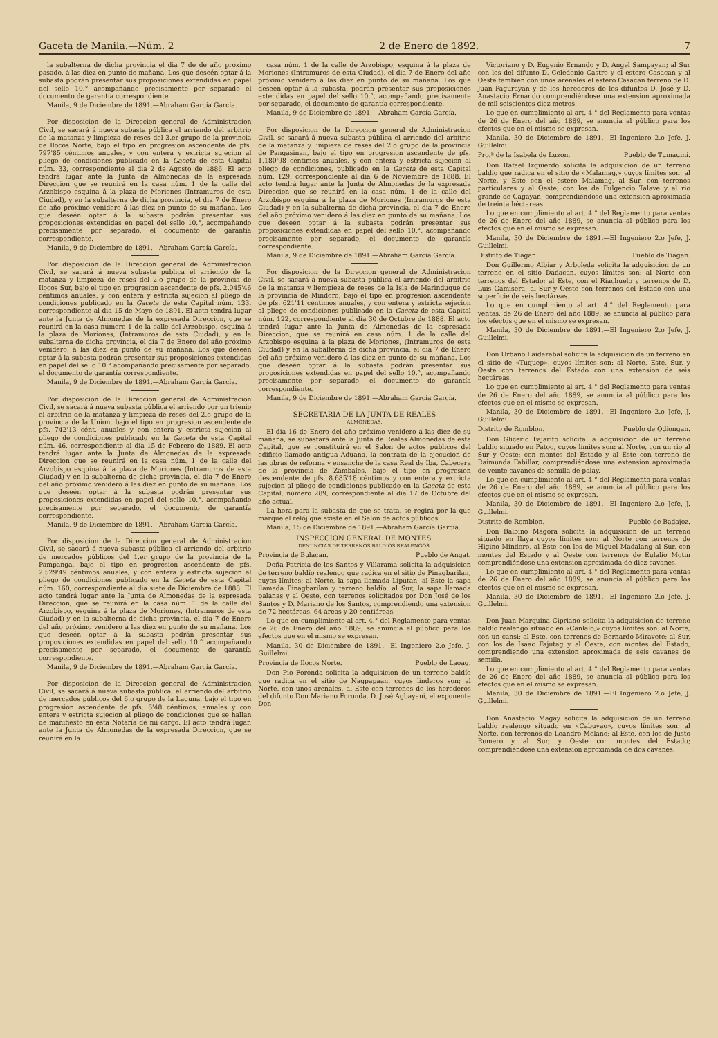Gaceta de Manila.—Núm. 2 2 de Enero de 1892. 7
la subalterna de dicha provincia el dia 7 de de año próximo pasado, á las diez en punto de mañana. Los que deseén optar á la subasta podrán presentar sus proposiciones extendidas en papel del sello 10.° acompañando precisamente por separado el documento de garantía correspondiente.
Manila, 9 de Diciembre de 1891.—Abraham García García.
Por disposicion de la Direccion general de Administracion Civil, se sacará á nueva subasta pública el arriendo del arbitrio de la matanza y limpieza de reses del 3.er grupo de la provincia de Ilocos Norte, bajo el tipo en progresion ascendente de pfs. 797'85 céntimos anuales, y con entera y extricta sujecion al pliego de condiciones publicado en la Gaceta de esta Capital núm. 33, correspondiente al dia 2 de Agosto de 1886. El acto tendrá lugar ante la Junta de Almonedas de la espresada Direccion que se reunirá en la casa núm. 1 de la calle del Arzobispo esquina á la plaza de Moriones (Intramuros de esta Ciudad), y en la subalterna de dicha provincia, el dia 7 de Enero de año próximo venidero á las diez en punto de su mañana. Los que deseén optar á la subasta podrán presentar sus proposiciones extendidas en papel del sello 10.°, acompañando precisamente por separado, el documento de garantía correspondiente.
Manila, 9 de Diciembre de 1891.—Abraham García García.
Por disposicion de la Direccion general de Administracion Civil, se sacará á nueva subasta pública el arriendo de la matanza y limpieza de reses del 2.o grupo de la provincia de Ilocos Sur, bajo el tipo en progresion ascendente de pfs. 2.045'46 céntimos anuales, y con entera y estricta sujecion al pliego de condiciones publicado en la Gaceta de esta Capital núm. 133, correspondiente al dia 15 de Mayo de 1891. El acto tendrá lugar ante la Junta de Almonedas de la expresada Direccion, que se reunirá en la casa número 1 de la calle del Arzobispo, esquina á la plaza de Moriones, (Intramuros de esta Ciudad), y en la subalterna de dicha provincia, el dia 7 de Enero del año próximo venidero, á las diez en punto de su mañana. Los que deseén optar á la subasta podrán presentar sus proposiciones extendidas en papel del sello 10.° acompañando precisamente por separado, el documento de garantía correspondiente.
Manila, 9 de Diciembre de 1891.—Abraham García García.
Por disposicion de la Direccion general de Administracion Civil, se sacará á nueva subasta pública el arriendo por un trienio el arbitrio de la matanza y limpieza de reses del 2.o grupo de la provincia de la Union, bajo el tipo en progresion ascendente de pfs. 742'13 cént. anuales y con entera y estricta sujecion al pliego de condiciones publicado en la Gaceta de esta Capital núm. 46, correspondiente al dia 15 de Febrero de 1889. El acto tendrá lugar ante la Junta de Almonedas de la expresada Direccion que se reunirá en la casa núm. 1 de la calle del Arzobispo esquina á la plaza de Moriones (Intramuros de esta Ciudad) y en la subalterna de dicha provincia, el dia 7 de Enero del año próximo venidero á las diez en punto de su mañana. Los que deseén optar á la subasta podrán presentar sus proposiciones extendidas en papel del sello 10.°, acompañando precisamente por separado, el documento de garantía correspondiente.
Manila, 9 de Diciembre de 1891.—Abraham García García.
Por disposicion de la Direccion general de Administracion Civil, se sacará á nueva subasta pública el arriendo del arbitrio de mercados públicos del 1.er grupo de la provincia de la Pampanga, bajo el tipo en progresion ascendente de pfs. 2.529'49 céntimos anuales, y con entera y estricta sujecion al pliego de condiciones publicado en la Gaceta de esta Capital núm. 160, correspondiente al dia siete de Diciembre de 1888. El acto tendrá lugar ante la Junta de Almonedas de la espresada Direccion, que se reunirá en la casa núm. 1 de la calle del Arzobispo, esquina á la plaza de Moriones, (Intramuros de esta Ciudad) y en la subalterna de dicha provincia, el dia 7 de Enero del año próximo venidero á las diez en punto de su mañana. Los que deseén optar á la subasta podrán presentar sus proposiciones extendidas en papel del sello 10.° acompañando precisamente por separado, el documento de garantía correspondiente.
Manila, 9 de Diciembre de 1891.—Abraham García García.
Por disposicion de la Direccion general de Administracion Civil, se sacará á nueva subasta pública, el arriendo del arbitrio de mercados públicos del 6.o grupo de la Laguna, bajo el tipo en progresion ascendente de pfs. 6'48 céntimos, anuales y con entera y estricta sujecion al pliego de condiciones que se hallan de manifiesto en esta Notaría de mi cargo. El acto tendrá lugar, ante la Junta de Almonedas de la expresada Direccion, que se reunirá en la
casa núm. 1 de la calle de Arzobispo, esquina á la plaza de Moriones (Intramuros de esta Ciudad), el dia 7 de Enero del año próximo venidero á las diez en punto de su mañana. Los que deseen optar á la subasta, podrán presentar sus proposiciones extendidas en papel del sello 10.°, acompañando precisamente por separado, el documento de garantía correspondiente.
Manila, 9 de Diciembre de 1891.—Abraham García García.
Por disposicion de la Direccion general de Administracion Civil, se sacará á nueva subasta pública el arriendo del arbitrio de la matanza y limpieza de reses del 2.o grupo de la provincia de Pangasinan, bajo el tipo en progresion ascendente de pfs. 1.180'98 céntimos anuales, y con entera y estricta sujecion al pliego de condiciones, publicado en la Gaceta de esta Capital núm. 129, correspondiente al dia 6 de Noviembre de 1888. El acto tendrá lugar ante la Junta de Almonedas de la expresada Direccion que se reunirá en la casa núm. 1 de la calle del Arzobispo esquina á la plaza de Moriones (Intramuros de esta Ciudad) y en la subalterna de dicha provincia, el dia 7 de Enero del año próximo venidero á las diez en punto de su mañana. Los que deseén optar á la subasta podrán presentar sus proposiciones extendidas en papel del sello 10.°, acompañando precisamente por separado, el documento de garantía correspondiente.
Manila, 9 de Diciembre de 1891.—Abraham García García.
Por disposicion de la Direccion general de Administracion Civil, se sacará á nueva subasta pública el arriendo del arbitrio de la matanza y liempieza de reses de la Isla de Marinduque de la provincia de Mindoro, bajo el tipo en progresion ascendente de pfs. 621'11 céntimos anuales, y con entera y estricta sejecion al pliego de condiciones publicado en la Gaceta de esta Capital núm. 122, correspondiente al dia 30 de Octubre de 1888. El acto tendrá lugar ante la Junta de Almonedas de la espresada Direccion, que se reunirá en casa núm. 1 de la calle del Arzobispo esquina á la plaza de Moriones, (Intramuros de esta Ciudad) y en la subalterna de dicha provincia, el dia 7 de Enero del año próximo venidero á las diez en punto de su mañana. Los que deseén optar á la subasta podràn presentar sus proposiciones extendidas en papel del sello 10.°, acompañando precisamente por separado, el documento de garantía correspondiente.
Manila, 9 de Diciembre de 1891.—Abraham García García.
SECRETARIA DE LA JUNTA DE REALES
ALMONEDAS.
El dia 16 de Enero del año próximo venidero á las diez de su mañana, se subastará ante la Junta de Reales Almonedas de esta Capital, que se constituirá en el Salon de actos públicos del edificio llamado antigua Aduana, la contrata de la ejecucion de las obras de reforma y ensanche de la casa Real de Iba, Cabecera de la provincia de Zambales, bajo el tipo en progresion descendente de pfs. 8.685'18 céntimos y con entera y extricta sujecion al pliego de condiciones publicado en la Gaceta de esta Capital, número 289, correspondiente al dia 17 de Octubre del año actual.
La hora para la subasta de que se trata, se regirá por la que marque el relój que existe en el Salon de actos públicos.
Manila, 15 de Diciembre de 1891.—Abraham García García.
INSPECCION GENERAL DE MONTES.
DENUNCIAS DE TERRENOS BALDIOS REALENGOS.
Provincia de Bulacan. Pueblo de Angat.
Doña Patricia de los Santos y Villarama solicita la adquisicion de terreno baldío realengo que radica en el sitio de Pinagbarilan, cuyos límites; al Norte, la sapa llamada Liputan, al Este la sapa llamada Pinagbarilan y terreno baldío, al Sur, la sapa llamada palanas y al Oeste, con terrenos solicitados por Don José de los Santos y D. Mariano de los Santos, comprendiendo una extension de 72 hectáreas, 64 áreas y 20 centiáreas.
Lo que en cumplimiento al art. 4.° del Reglamento para ventas de 26 de Enero del año 1889, se anuncia al público para los efectos que en el mismo se expresan.
Manila, 30 de Diciembre de 1891.—El Ingeniero 2.o Jefe, J. Guillelmi.
Provincia de Ilocos Norte. Pueblo de Laoag.
Don Pio Foronda solicita la adquisicion de un terreno baldío que radica en el sitio de Nagpapaan, cuyos linderos son; al Norte, con unos arenales, al Este con terrenos de los herederos del difunto Don Mariano Foronda, D. José Agbayani, el exponente Don
Victoriano y D. Eugenio Ernando y D. Angel Sampayan; al Sur con los del difunto D. Celedonio Castro y el estero Casacan y al Oeste tambien con unos arenales el estero Casacan terreno de D. Juan Pagurayan y de los herederos de los difuntos D. José y D. Anastacio Ernando comprendiéndose una extension aproximada de mil seiscientos diez metros.
Lo que en cumplimiento al art. 4.° del Reglamento para ventas de 26 de Enero del año 1889, se anuncia al público para los efectos que en el mismo se expresan.
Manila, 30 de Diciembre de 1891.—El Ingeniero 2.o Jefe, J. Guillelmi.
Pro.ª de la Isabela de Luzon. Pueblo de Tumauini.
Don Rafael Izquierdo solicita la adquisicion de un terreno baldío que radica en el sitio de «Malamag,» cuyos límites son: al Norte, y Este con el estero Malamag, al Sur, con terrenos particulares y al Oeste, con los de Fulgencio Talave y al rio grande de Cagayan, comprendiéndose una extension aproximada de treinta héctareas.
Lo que en cumplimiento al art. 4.° del Reglamento para ventas de 26 de Enero del año 1889, se anuncia al público para los efectos que en el mismo se expresan.
Manila, 30 de Diciembre de 1891.—El Ingeniero 2.o Jefe, J. Guillelmi.
Distrito de Tiagan. Pueblo de Tiagan.
Don Guillermo Albiar y Arboleda solicita la adquisicion de un terreno en el sitio Dadacan, cuyos límites son: al Norte con terrenos del Estado; al Este, con el Riachuelo y terrenos de D. Luis Gamisera; al Sur y Oeste con terrenos del Estado con una superficie de seis hectáreas.
Lo que en cumplimiento al art. 4.° del Reglamento para ventas, de 26 de Enero del año 1889, se anuncia al público para los efectos que en el mismo se expresan.
Manila, 30 de Diciembre de 1891.—El Ingeniero 2.o Jefe, J. Guillelmi.
Don Urbano Laidazabal solicita la adquisicion de un terreno en el sitio de «Tuquep», cuyos límites son: al Norte, Este, Sur, y Oeste con terrenos del Estado con una extension de seis hectáreas.
Lo que en cumplimiento al art. 4.° del Reglamento para ventas de 26 de Enero del año 1889, se anuncia al público para los efectos que en el mismo se expresan.
Manila, 30 de Diciembre de 1891.—El Ingeniero 2.o Jefe, J. Guillelmi.
Distrito de Romblon. Pueblo de Odiongan.
Don Glicerio Fajarito solicita la adquisicion de un terreno baldío situado en Patoo, cuyos límites son: al Norte, con un rio al Sur y Oeste; con montes del Estado y al Este con terreno de Raimunda Fabillar, comprendiéndose una extension aproximada de veinte cavanes de semilla de palay.
Lo que en cumplimiento al art. 4.° del Reglamento para ventas de 26 de Enero del año 1889, se anuncia al público para los efectos que en el mismo se expresan.
Manila, 30 de Diciembre de 1891.—El Ingeniero 2.o Jefe, J. Guillelmi.
Distrito de Romblon. Pueblo de Badajoz.
Don Balbino Magora solicita la adquisicion de un terreno situado en Ilaya cuyos límites son: al Norte con terrenos de Higino Mindoro, al Este con los de Miguel Madalang al Sur, con montes del Estado y al Oeste con terrenos de Eulalio Motin comprendiéndose una extension aproximada de diez cavanes.
Lo que en cumplimiento al art. 4.° del Reglamento para ventas de 26 de Enero del año 1889, se anuncia al público para los efectos que en el mismo se expresan.
Manila, 30 de Diciembre de 1891.—El Ingeniero 2.o Jefe, J. Guillelmi.
Don Juan Marquina Cipriano solicita la adquisicion de terreno baldío realengo situado en «Canlalo,» cuyos límites son: al Norte, con un cansi; al Este, con terrenos de Bernardo Miravete; al Sur, con los de Isaac Fajutag y al Oeste, con montes del Estado, comprendiendo una extension aproximada de seis cavanes de semilla.
Lo que en cumplimiento al art. 4.° del Reglamento para ventas de 26 de Enero del año 1889, se anuncia al público para los efectos que en el mismo se expresan.
Manila, 30 de Diciembre de 1891.—El Ingeniero 2.o Jefe, J. Guillelmi.
Don Anastacio Magay solicita la adquisicion de un terreno baldío realengo situado en «Cabuyao», cuyos límites son: al Norte, con terrenos de Leandro Melano; al Este, con los de Justo Romero y al Sur, y Oeste con montes del Estado; comprendiéndose una extension aproximada de dos cavanes.